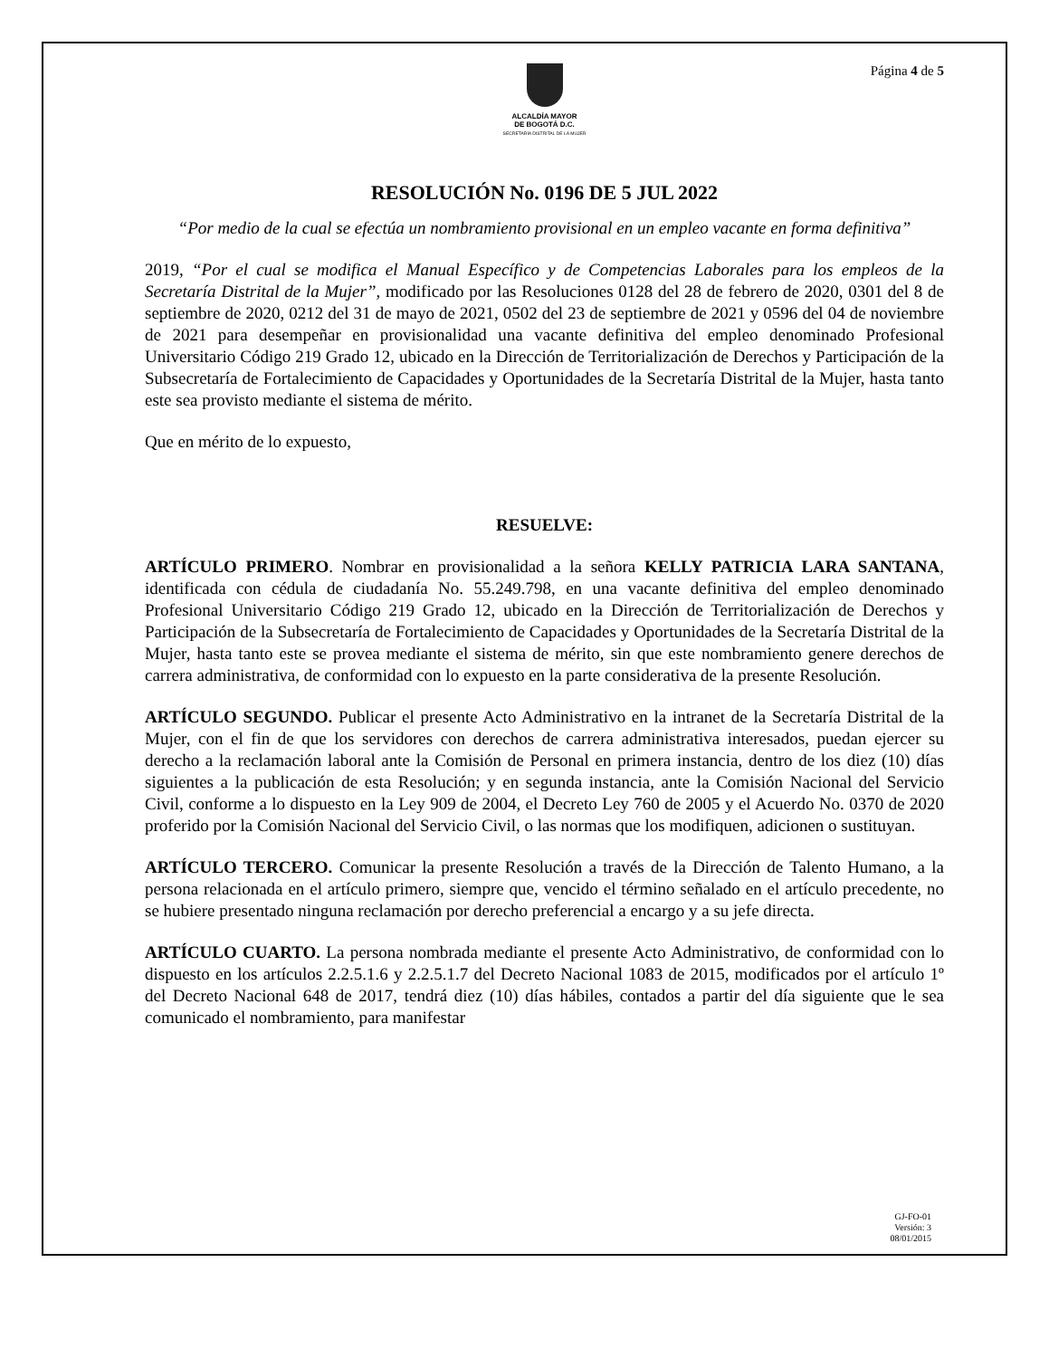ALCALDÍA MAYOR
DE BOGOTÁ D.C.
SECRETARÍA DISTRITAL DE LA MUJER
Página 4 de 5
RESOLUCIÓN No. 0196 DE 5 JUL 2022
“Por medio de la cual se efectúa un nombramiento provisional en un empleo vacante en forma definitiva”
2019, “Por el cual se modifica el Manual Específico y de Competencias Laborales para los empleos de la Secretaría Distrital de la Mujer”, modificado por las Resoluciones 0128 del 28 de febrero de 2020, 0301 del 8 de septiembre de 2020, 0212 del 31 de mayo de 2021, 0502 del 23 de septiembre de 2021 y 0596 del 04 de noviembre de 2021 para desempeñar en provisionalidad una vacante definitiva del empleo denominado Profesional Universitario Código 219 Grado 12, ubicado en la Dirección de Territorialización de Derechos y Participación de la Subsecretaría de Fortalecimiento de Capacidades y Oportunidades de la Secretaría Distrital de la Mujer, hasta tanto este sea provisto mediante el sistema de mérito.
Que en mérito de lo expuesto,
RESUELVE:
ARTÍCULO PRIMERO. Nombrar en provisionalidad a la señora KELLY PATRICIA LARA SANTANA, identificada con cédula de ciudadanía No. 55.249.798, en una vacante definitiva del empleo denominado Profesional Universitario Código 219 Grado 12, ubicado en la Dirección de Territorialización de Derechos y Participación de la Subsecretaría de Fortalecimiento de Capacidades y Oportunidades de la Secretaría Distrital de la Mujer, hasta tanto este se provea mediante el sistema de mérito, sin que este nombramiento genere derechos de carrera administrativa, de conformidad con lo expuesto en la parte considerativa de la presente Resolución.
ARTÍCULO SEGUNDO. Publicar el presente Acto Administrativo en la intranet de la Secretaría Distrital de la Mujer, con el fin de que los servidores con derechos de carrera administrativa interesados, puedan ejercer su derecho a la reclamación laboral ante la Comisión de Personal en primera instancia, dentro de los diez (10) días siguientes a la publicación de esta Resolución; y en segunda instancia, ante la Comisión Nacional del Servicio Civil, conforme a lo dispuesto en la Ley 909 de 2004, el Decreto Ley 760 de 2005 y el Acuerdo No. 0370 de 2020 proferido por la Comisión Nacional del Servicio Civil, o las normas que los modifiquen, adicionen o sustituyan.
ARTÍCULO TERCERO. Comunicar la presente Resolución a través de la Dirección de Talento Humano, a la persona relacionada en el artículo primero, siempre que, vencido el término señalado en el artículo precedente, no se hubiere presentado ninguna reclamación por derecho preferencial a encargo y a su jefe directa.
ARTÍCULO CUARTO. La persona nombrada mediante el presente Acto Administrativo, de conformidad con lo dispuesto en los artículos 2.2.5.1.6 y 2.2.5.1.7 del Decreto Nacional 1083 de 2015, modificados por el artículo 1º del Decreto Nacional 648 de 2017, tendrá diez (10) días hábiles, contados a partir del día siguiente que le sea comunicado el nombramiento, para manifestar
GJ-FO-01
Versión: 3
08/01/2015